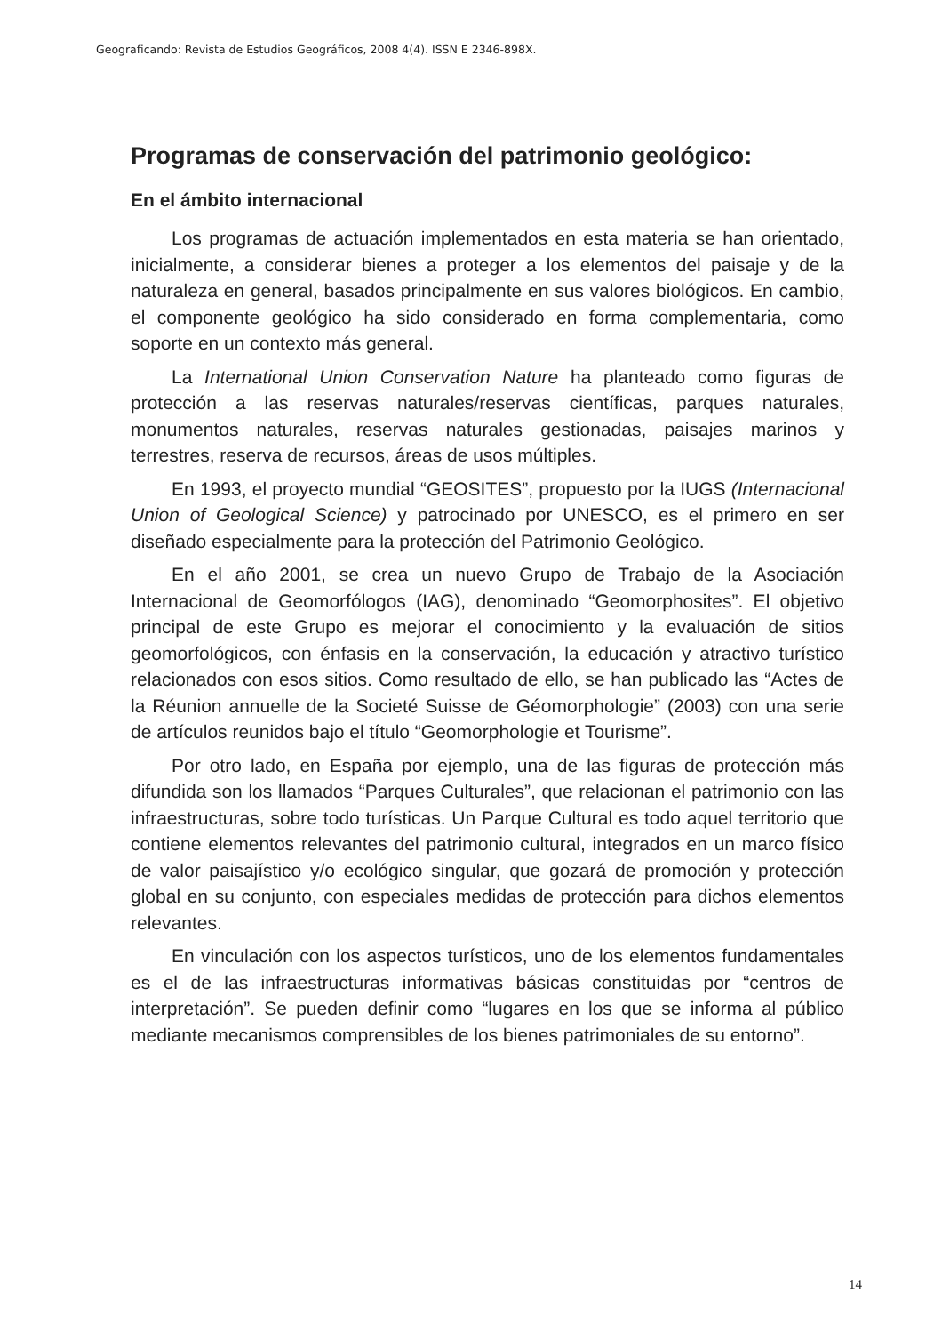Geograficando: Revista de Estudios Geográficos, 2008 4(4). ISSN E 2346-898X.
Programas de conservación del patrimonio geológico:
En el ámbito internacional
Los programas de actuación implementados en esta materia se han orientado, inicialmente, a considerar bienes a proteger a los elementos del paisaje y de la naturaleza en general, basados principalmente en sus valores biológicos. En cambio, el componente geológico ha sido considerado en forma complementaria, como soporte en un contexto más general.
La International Union Conservation Nature ha planteado como figuras de protección a las reservas naturales/reservas científicas, parques naturales, monumentos naturales, reservas naturales gestionadas, paisajes marinos y terrestres, reserva de recursos, áreas de usos múltiples.
En 1993, el proyecto mundial “GEOSITES”, propuesto por la IUGS (Internacional Union of Geological Science) y patrocinado por UNESCO, es el primero en ser diseñado especialmente para la protección del Patrimonio Geológico.
En el año 2001, se crea un nuevo Grupo de Trabajo de la Asociación Internacional de Geomorfólogos (IAG), denominado “Geomorphosites”. El objetivo principal de este Grupo es mejorar el conocimiento y la evaluación de sitios geomorfológicos, con énfasis en la conservación, la educación y atractivo turístico relacionados con esos sitios. Como resultado de ello, se han publicado las “Actes de la Réunion annuelle de la Societé Suisse de Géomorphologie” (2003) con una serie de artículos reunidos bajo el título “Geomorphologie et Tourisme”.
Por otro lado, en España por ejemplo, una de las figuras de protección más difundida son los llamados “Parques Culturales”, que relacionan el patrimonio con las infraestructuras, sobre todo turísticas. Un Parque Cultural es todo aquel territorio que contiene elementos relevantes del patrimonio cultural, integrados en un marco físico de valor paisajístico y/o ecológico singular, que gozará de promoción y protección global en su conjunto, con especiales medidas de protección para dichos elementos relevantes.
En vinculación con los aspectos turísticos, uno de los elementos fundamentales es el de las infraestructuras informativas básicas constituidas por “centros de interpretación”. Se pueden definir como “lugares en los que se informa al público mediante mecanismos comprensibles de los bienes patrimoniales de su entorno”.
14